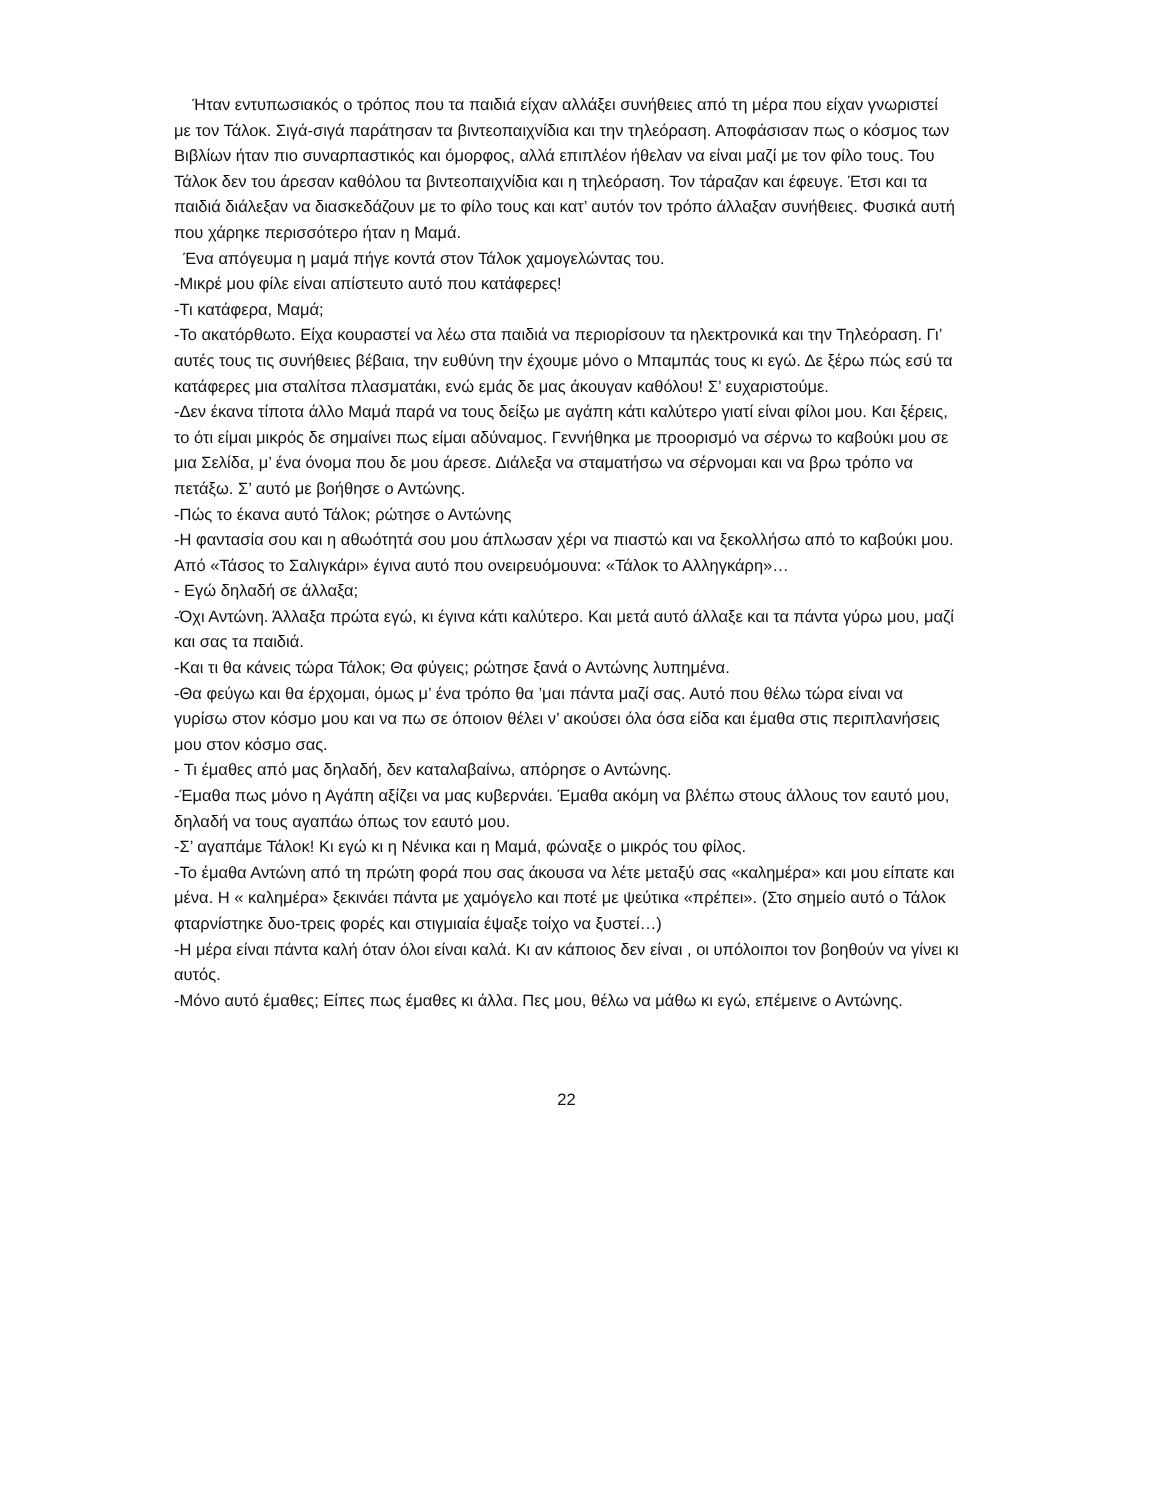Ήταν εντυπωσιακός ο τρόπος που τα παιδιά είχαν αλλάξει συνήθειες από τη μέρα που είχαν γνωριστεί με τον Τάλοκ. Σιγά-σιγά παράτησαν τα βιντεοπαιχνίδια και την τηλεόραση. Αποφάσισαν πως ο κόσμος των Βιβλίων ήταν πιο συναρπαστικός και όμορφος, αλλά επιπλέον ήθελαν να είναι μαζί με τον φίλο τους. Του Τάλοκ δεν του άρεσαν καθόλου τα βιντεοπαιχνίδια και η τηλεόραση. Τον τάραζαν και έφευγε. Έτσι και τα παιδιά διάλεξαν να διασκεδάζουν με το φίλο τους και κατ’ αυτόν τον τρόπο άλλαξαν συνήθειες. Φυσικά αυτή που χάρηκε περισσότερο ήταν η Μαμά.
Ένα απόγευμα η μαμά πήγε κοντά στον Τάλοκ χαμογελώντας του.
-Μικρέ μου φίλε είναι απίστευτο αυτό που κατάφερες!
-Τι κατάφερα, Μαμά;
-Το ακατόρθωτο. Είχα κουραστεί να λέω στα παιδιά να περιορίσουν τα ηλεκτρονικά και την Τηλεόραση. Γι’ αυτές τους τις συνήθειες βέβαια, την ευθύνη την έχουμε μόνο ο Μπαμπάς τους κι εγώ. Δε ξέρω πώς εσύ τα κατάφερες μια σταλίτσα πλασματάκι, ενώ εμάς δε μας άκουγαν καθόλου! Σ’ ευχαριστούμε.
-Δεν έκανα τίποτα άλλο Μαμά παρά να τους δείξω με αγάπη κάτι καλύτερο γιατί είναι φίλοι μου. Και ξέρεις, το ότι είμαι μικρός δε σημαίνει πως είμαι αδύναμος. Γεννήθηκα με προορισμό να σέρνω το καβούκι μου σε μια Σελίδα, μ’ ένα όνομα που δε μου άρεσε. Διάλεξα να σταματήσω να σέρνομαι και να βρω τρόπο να πετάξω. Σ’ αυτό με βοήθησε ο Αντώνης.
-Πώς το έκανα αυτό Τάλοκ; ρώτησε ο Αντώνης
-Η φαντασία σου και η αθωότητά σου μου άπλωσαν χέρι να πιαστώ και να ξεκολλήσω από το καβούκι μου. Από «Τάσος το Σαλιγκάρι» έγινα αυτό που ονειρευόμουνα: «Τάλοκ το Αλληγκάρη»…
- Εγώ δηλαδή σε άλλαξα;
-Όχι Αντώνη. Άλλαξα πρώτα εγώ, κι έγινα κάτι καλύτερο. Και μετά αυτό άλλαξε και τα πάντα γύρω μου, μαζί και σας τα παιδιά.
-Και τι θα κάνεις τώρα Τάλοκ; Θα φύγεις; ρώτησε ξανά ο Αντώνης λυπημένα.
-Θα φεύγω και θα έρχομαι, όμως μ’ ένα τρόπο θα ’μαι πάντα μαζί σας. Αυτό που θέλω τώρα είναι να γυρίσω στον κόσμο μου και να πω σε όποιον θέλει ν’ ακούσει όλα όσα είδα και έμαθα στις περιπλανήσεις μου στον κόσμο σας.
- Τι έμαθες από μας δηλαδή, δεν καταλαβαίνω, απόρησε ο Αντώνης.
-Έμαθα πως μόνο η Αγάπη αξίζει να μας κυβερνάει. Έμαθα ακόμη να βλέπω στους άλλους τον εαυτό μου, δηλαδή να τους αγαπάω όπως τον εαυτό μου.
-Σ’ αγαπάμε Τάλοκ! Κι εγώ κι η Νένικα και η Μαμά, φώναξε ο μικρός του φίλος.
-Το έμαθα Αντώνη από τη πρώτη φορά που σας άκουσα να λέτε μεταξύ σας «καλημέρα» και μου είπατε και μένα. Η « καλημέρα» ξεκινάει πάντα με χαμόγελο και ποτέ με ψεύτικα «πρέπει». (Στο σημείο αυτό ο Τάλοκ φταρνίστηκε δυο-τρεις φορές και στιγμιαία έψαξε τοίχο να ξυστεί…)
-Η μέρα είναι πάντα καλή όταν όλοι είναι καλά. Κι αν κάποιος δεν είναι , οι υπόλοιποι τον βοηθούν να γίνει κι αυτός.
-Μόνο αυτό έμαθες; Είπες πως έμαθες κι άλλα. Πες μου, θέλω να μάθω κι εγώ, επέμεινε ο Αντώνης.
22